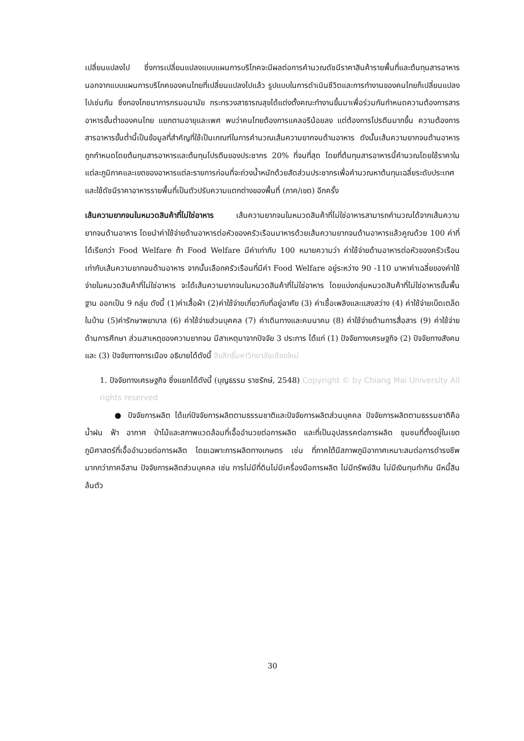เปลี่ยนแปลงไป ซึ่งการเปลี่ยนแปลงแบบแผนการบริโภคจะมีผลต่อการคำนวณดัชนีราคาสินค้ารายพื้นที่และต้นทุนสารอาหาร นอกจากแบบแผนการบริโภคของคนไทยที่เปลี่ยนแปลงไปแล้ว รูปแบบในการดำเนินชีวิตและการทำงานของคนไทยก็เปลี่ยนแปลงไปเช่นกัน ซึ่งกองโภชนาการกรมอนามัย กระทรวงสาธารณสุขได้แต่งตั้งคณะทำงานขึ้นมาเพื่อร่วมกันกำหนดความต้องการสารอาหารขั้นต่ำของคนไทย แยกตามอายุและเพศ พบว่าคนไทยต้องการแคลอรีน้อยลง แต่ต้องการโปรตีนมากขึ้น ความต้องการสารอาหารขั้นต่ำนี้เป็นข้อมูลที่สำคัญที่ใช้เป็นเกณฑ์ในการคำนวณเส้นความยากจนด้านอาหาร ดังนั้นเส้นความยากจนด้านอาหารถูกกำหนดโดยต้นทุนสารอาหารและต้นทุนโปรตีนของประชากร 20% ที่จนที่สุด โดยที่ต้นทุนสารอาหารนี้คำนวณโดยใช้ราคาในแต่ละภูมิภาคและเขตของอาหารแต่ละรายการก่อนที่จะถ่วงน้ำหนักด้วยสัดส่วนประชากรเพื่อคำนวณหาต้นทุนเฉลี่ยระดับประเทศ และใช้ดัชนีราคาอาหารรายพื้นที่เป็นตัวปรับความแตกต่างของพื้นที่ (ภาค/เขต) อีกครั้ง
เส้นความยากจนในหมวดสินค้าที่ไม่ใช่อาหาร เส้นความยากจนในหมวดสินค้าที่ไม่ใช่อาหารสามารถคำนวณได้จากเส้นความยากจนด้านอาหาร โดยนำค่าใช้จ่ายด้านอาหารต่อหัวของครัวเรือนมาหารด้วยเส้นความยากจนด้านอาหารแล้วคูณด้วย 100 ค่าที่ได้เรียกว่า Food Welfare ถ้า Food Welfare มีค่าเท่ากับ 100 หมายความว่า ค่าใช้จ่ายด้านอาหารต่อหัวของครัวเรือนเท่ากับเส้นความยากจนด้านอาหาร จากนั้นเลือกครัวเรือนที่มีค่า Food Welfare อยู่ระหว่าง 90 -110 มาหาค่าเฉลี่ยของค่าใช้จ่ายในหมวดสินค้าที่ไม่ใช่อาหาร จะได้เส้นความยากจนในหมวดสินค้าที่ไม่ใช่อาหาร โดยแบ่งกลุ่มหมวดสินค้าที่ไม่ใช่อาหารขั้นพื้นฐาน ออกเป็น 9 กลุ่ม ดังนี้ (1)ค่าเสื้อผ้า (2)ค่าใช้จ่ายเกี่ยวกับที่อยู่อาศัย (3) ค่าเชื้อเพลิงและแสงสว่าง (4) ค่าใช้จ่ายเบ็ดเตล็ดในบ้าน (5)ค่ารักษาพยาบาล (6) ค่าใช้จ่ายส่วนบุคคล (7) ค่าเดินทางและคมนาคม (8) ค่าใช้จ่ายด้านการสื่อสาร (9) ค่าใช้จ่ายด้านการศึกษา ส่วนสาเหตุของความยากจน มีสาเหตุมาจากปัจจัย 3 ประการ ได้แก่ (1) ปัจจัยทางเศรษฐกิจ (2) ปัจจัยทางสังคม และ (3) ปัจจัยทางการเมือง อธิบายได้ดังนี้ ลิขสิทธิ์มหาวิทยาลัยเชียงใหม่
1. ปัจจัยทางเศรษฐกิจ ซึ่งแยกได้ดังนี้ (บุญธรรม ราชรักษ์, 2548) Copyright © by Chiang Mai University All rights reserved
● ปัจจัยการผลิต ได้แก่ปัจจัยการผลิตตามธรรมชาติและปัจจัยการผลิตส่วนบุคคล ปัจจัยการผลิตตามธรรมชาติคือ น้ำฝน ฟ้า อากาศ ป่าไม้และสภาพแวดล้อมที่เอื้ออำนวยต่อการผลิต และที่เป็นอุปสรรคต่อการผลิต ชุมชนที่ตั้งอยู่ในเขตภูมิศาสตร์ที่เอื้ออำนวยต่อการผลิต โดยเฉพาะการผลิตทางเกษตร เช่น ที่ภาคใต้มีสภาพภูมิอากาศเหมาะสมต่อการดำรงชีพมากกว่าภาคอีสาน ปัจจัยการผลิตส่วนบุคคล เช่น การไม่มีที่ดินไม่มีเครื่องมือการผลิต ไม่มีทรัพย์สิน ไม่มีเงินทุนทำกิน มีหนี้สินล้นตัว
30